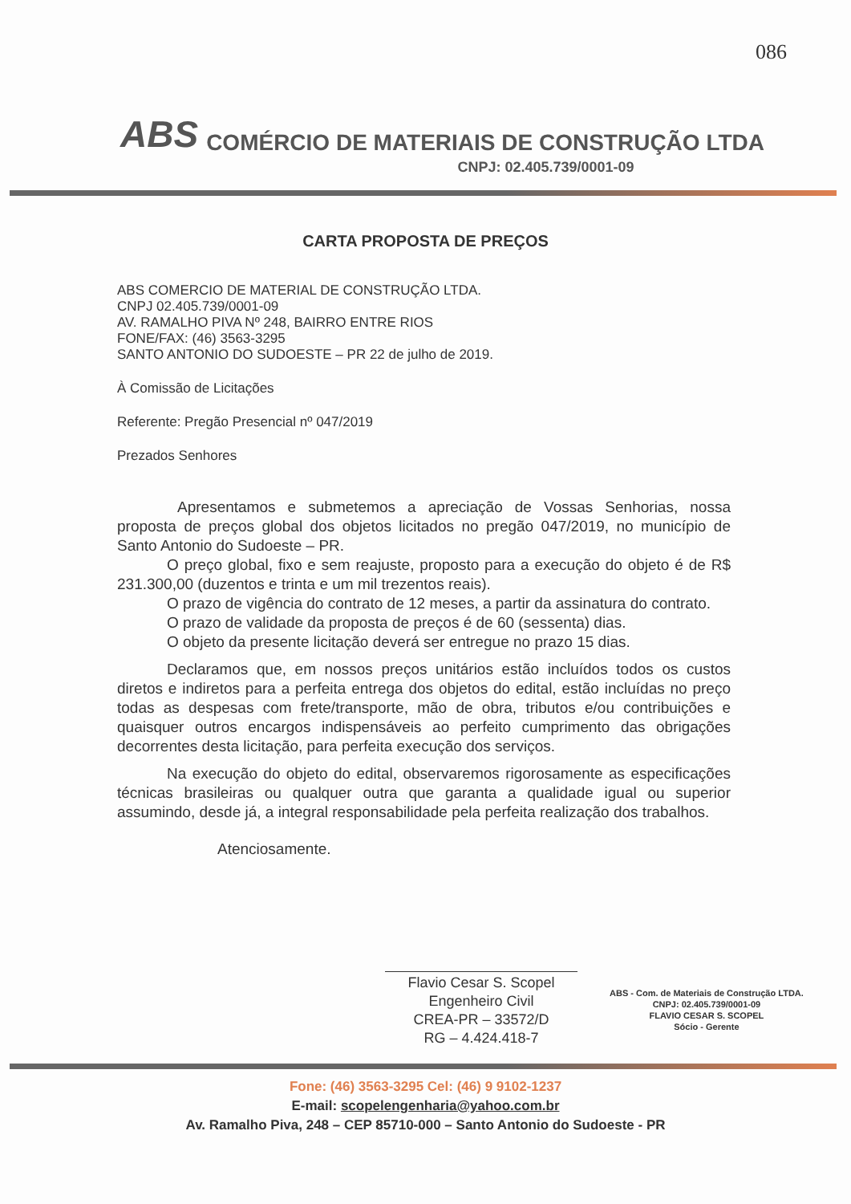086
ABS COMÉRCIO DE MATERIAIS DE CONSTRUÇÃO LTDA
CNPJ: 02.405.739/0001-09
CARTA PROPOSTA DE PREÇOS
ABS COMERCIO DE MATERIAL DE CONSTRUÇÃO LTDA.
CNPJ 02.405.739/0001-09
AV. RAMALHO PIVA Nº 248, BAIRRO ENTRE RIOS
FONE/FAX: (46) 3563-3295
SANTO ANTONIO DO SUDOESTE – PR 22 de julho de 2019.
À Comissão de Licitações
Referente: Pregão Presencial nº 047/2019
Prezados Senhores
Apresentamos e submetemos a apreciação de Vossas Senhorias, nossa proposta de preços global dos objetos licitados no pregão 047/2019, no município de Santo Antonio do Sudoeste – PR.
O preço global, fixo e sem reajuste, proposto para a execução do objeto é de R$ 231.300,00 (duzentos e trinta e um mil trezentos reais).
O prazo de vigência do contrato de 12 meses, a partir da assinatura do contrato.
O prazo de validade da proposta de preços é de 60 (sessenta) dias.
O objeto da presente licitação deverá ser entregue no prazo 15 dias.
Declaramos que, em nossos preços unitários estão incluídos todos os custos diretos e indiretos para a perfeita entrega dos objetos do edital, estão incluídas no preço todas as despesas com frete/transporte, mão de obra, tributos e/ou contribuições e quaisquer outros encargos indispensáveis ao perfeito cumprimento das obrigações decorrentes desta licitação, para perfeita execução dos serviços.
Na execução do objeto do edital, observaremos rigorosamente as especificações técnicas brasileiras ou qualquer outra que garanta a qualidade igual ou superior assumindo, desde já, a integral responsabilidade pela perfeita realização dos trabalhos.
Atenciosamente.
Flavio Cesar S. Scopel
Engenheiro Civil
CREA-PR – 33572/D
RG – 4.424.418-7
ABS - Com. de Materiais de Construção LTDA.
CNPJ: 02.405.739/0001-09
FLAVIO CESAR S. SCOPEL
Sócio - Gerente
Fone: (46) 3563-3295 Cel: (46) 9 9102-1237
E-mail: scopelengenharia@yahoo.com.br
Av. Ramalho Piva, 248 – CEP 85710-000 – Santo Antonio do Sudoeste - PR